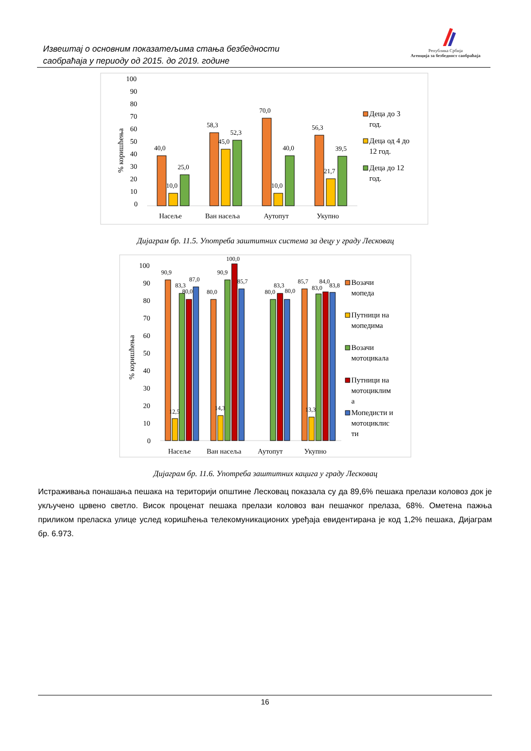Извештај о основним показатељима стања безбедности
саобраћаја у периоду од 2015. до 2019. године
Република Србија
Агенција за безбедност саобраћаја
100
90
80
70
60
50
40
30
20
10
0
% коришћења
40,0
10,0
25,0
58,3
45,0
52,3
70,0
10,0
40,0
56,3
21,7
39,5
Насеље
Ван насеља
Аутопут
Укупно
Деца до 3
год.
Деца од 4 до
12 год.
Деца до 12
год.
Дијаграм бр. 11.5. Употреба заштитних система за децу у граду Лесковац
100
90
80
70
60
50
40
30
20
10
0
% коришћења
90,9
12,5
83,3
80,0
87,0
80,0
14,3
90,9
100,0
85,7
80,0
83,3
80,0
85,7
13,3
83,0
84,0
83,8
Насеље
Ван насеља
Аутопут
Укупно
Возачи
мопеда
Путници на
мопедима
Возачи
мотоцикала
Путници на
мотоциклим
а
Мопедисти и
мотоциклис
ти
Дијаграм бр. 11.6. Употреба заштитних кацига у граду Лесковац
Истраживања понашања пешака на територији општине Лесковац показала су да 89,6% пешака прелази коловоз док је укључено црвено светло. Висок проценат пешака прелази коловоз ван пешачког прелаза, 68%. Ометена пажња приликом преласка улице услед коришћења телекомуникационих уређаја евидентирана је код 1,2% пешака, Дијаграм бр. 6.973.
16